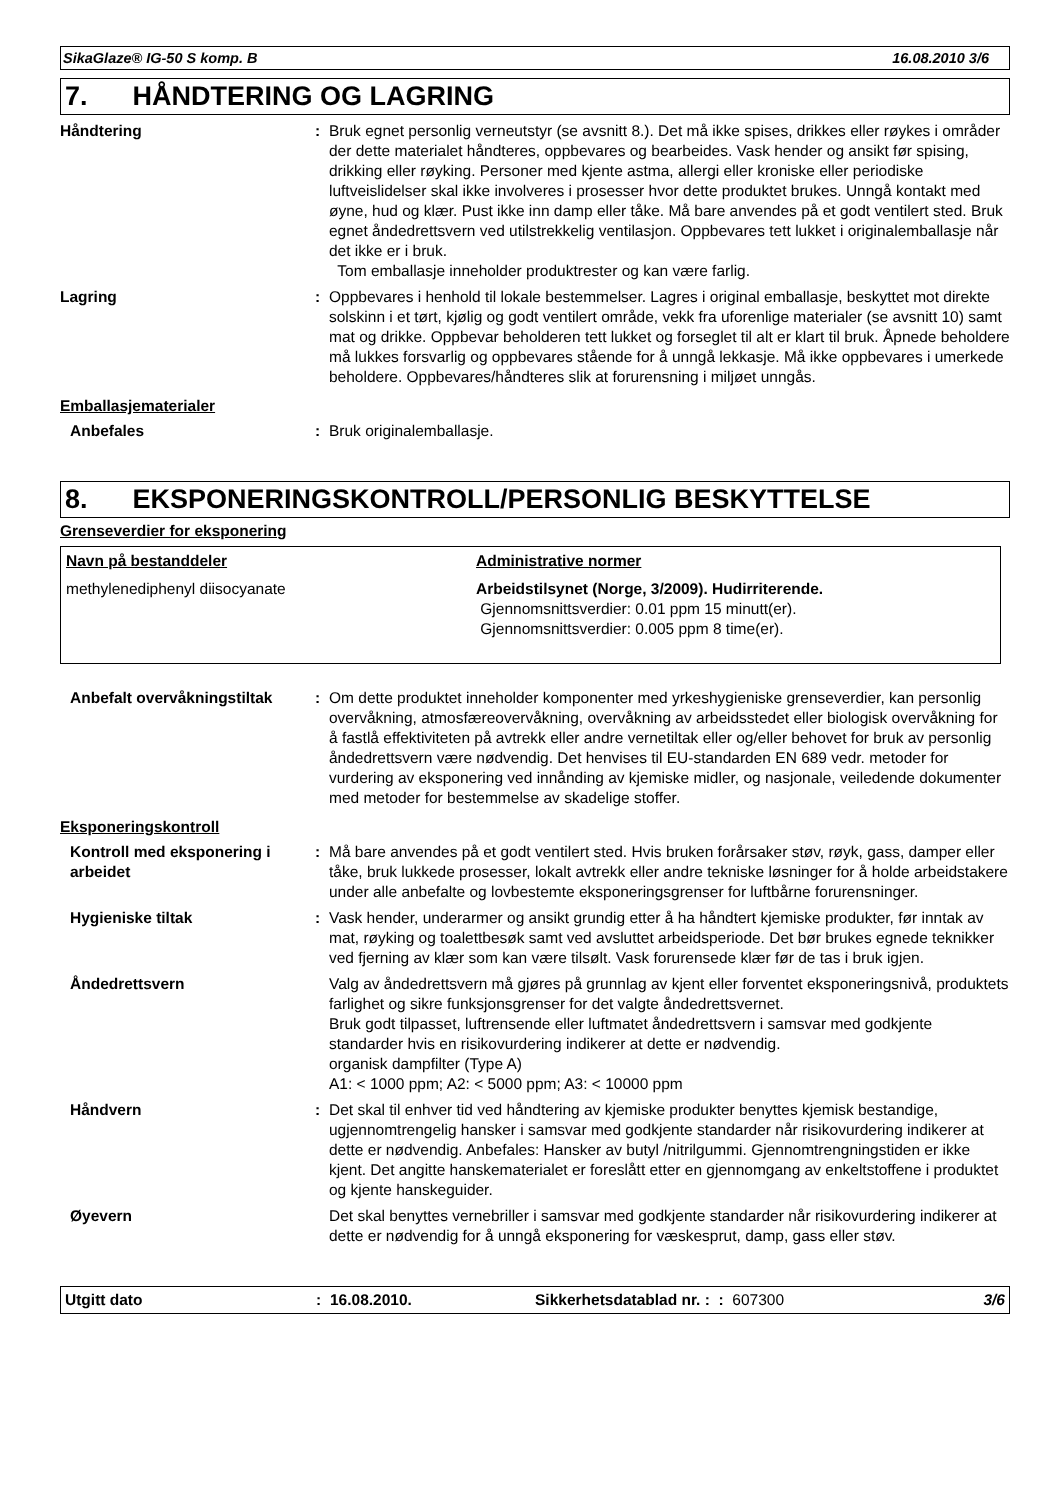SikaGlaze® IG-50 S komp. B 16.08.2010 3/6
7. HÅNDTERING OG LAGRING
Håndtering : Bruk egnet personlig verneutstyr (se avsnitt 8.). Det må ikke spises, drikkes eller røykes i områder der dette materialet håndteres, oppbevares og bearbeides. Vask hender og ansikt før spising, drikking eller røyking. Personer med kjente astma, allergi eller kroniske eller periodiske luftveislidelser skal ikke involveres i prosesser hvor dette produktet brukes. Unngå kontakt med øyne, hud og klær. Pust ikke inn damp eller tåke. Må bare anvendes på et godt ventilert sted. Bruk egnet åndedrettsvern ved utilstrekkelig ventilasjon. Oppbevares tett lukket i originalemballasje når det ikke er i bruk.
Tom emballasje inneholder produktrester og kan være farlig.
Lagring : Oppbevares i henhold til lokale bestemmelser. Lagres i original emballasje, beskyttet mot direkte solskinn i et tørt, kjølig og godt ventilert område, vekk fra uforenlige materialer (se avsnitt 10) samt mat og drikke. Oppbevar beholderen tett lukket og forseglet til alt er klart til bruk. Åpnede beholdere må lukkes forsvarlig og oppbevares stående for å unngå lekkasje. Må ikke oppbevares i umerkede beholdere. Oppbevares/håndteres slik at forurensning i miljøet unngås.
Emballasjematerialer
Anbefales : Bruk originalemballasje.
8. EKSPONERINGSKONTROLL/PERSONLIG BESKYTTELSE
Grenseverdier for eksponering
| Navn på bestanddeler | Administrative normer |
| --- | --- |
| methylenediphenyl diisocyanate | Arbeidstilsynet (Norge, 3/2009). Hudirriterende. Gjennomsnittsverdier: 0.01 ppm 15 minutt(er). Gjennomsnittsverdier: 0.005 ppm 8 time(er). |
Anbefalt overvåkningstiltak
: Om dette produktet inneholder komponenter med yrkeshygieniske grenseverdier, kan personlig overvåkning, atmosfæreovervåkning, overvåkning av arbeidsstedet eller biologisk overvåkning for å fastlå effektiviteten på avtrekk eller andre vernetiltak eller og/eller behovet for bruk av personlig åndedrettsvern være nødvendig. Det henvises til EU-standarden EN 689 vedr. metoder for vurdering av eksponering ved innånding av kjemiske midler, og nasjonale, veiledende dokumenter med metoder for bestemmelse av skadelige stoffer.
Eksponeringskontroll
Kontroll med eksponering i arbeidet
: Må bare anvendes på et godt ventilert sted. Hvis bruken forårsaker støv, røyk, gass, damper eller tåke, bruk lukkede prosesser, lokalt avtrekk eller andre tekniske løsninger for å holde arbeidstakere under alle anbefalte og lovbestemte eksponeringsgrenser for luftbårne forurensninger.
Hygieniske tiltak : Vask hender, underarmer og ansikt grundig etter å ha håndtert kjemiske produkter, før inntak av mat, røyking og toalettbesøk samt ved avsluttet arbeidsperiode. Det bør brukes egnede teknikker ved fjerning av klær som kan være tilsølt. Vask forurensede klær før de tas i bruk igjen.
Åndedrettsvern Valg av åndedrettsvern må gjøres på grunnlag av kjent eller forventet eksponeringsnivå, produktets farlighet og sikre funksjonsgrenser for det valgte åndedrettsvernet.
Bruk godt tilpasset, luftrensende eller luftmatet åndedrettsvern i samsvar med godkjente standarder hvis en risikovurdering indikerer at dette er nødvendig.
organisk dampfilter (Type A)
A1: < 1000 ppm; A2: < 5000 ppm; A3: < 10000 ppm
Håndvern : Det skal til enhver tid ved håndtering av kjemiske produkter benyttes kjemisk bestandige, ugjennomtrengelig hansker i samsvar med godkjente standarder når risikovurdering indikerer at dette er nødvendig. Anbefales: Hansker av butyl /nitrilgummi. Gjennomtrengningstiden er ikke kjent. Det angitte hanskematerialet er foreslått etter en gjennomgang av enkeltstoffene i produktet og kjente hanskeguider.
Øyevern Det skal benyttes vernebriller i samsvar med godkjente standarder når risikovurdering indikerer at dette er nødvendig for å unngå eksponering for væskesprut, damp, gass eller støv.
Utgitt dato: 16.08.2010. Sikkerhetsdatablad nr. : : 607300 3/6